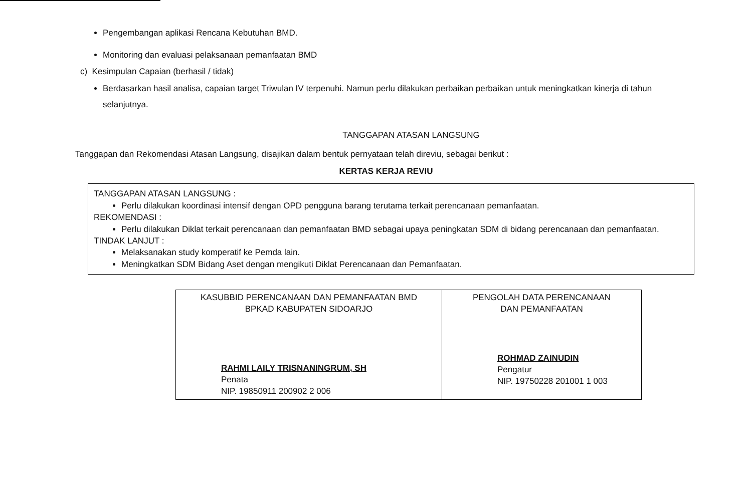Pengembangan aplikasi Rencana Kebutuhan BMD.
Monitoring dan evaluasi pelaksanaan pemanfaatan BMD
c) Kesimpulan Capaian (berhasil / tidak)
Berdasarkan hasil analisa, capaian target Triwulan IV terpenuhi. Namun perlu dilakukan perbaikan perbaikan untuk meningkatkan kinerja di tahun selanjutnya.
TANGGAPAN ATASAN LANGSUNG
Tanggapan dan Rekomendasi Atasan Langsung, disajikan dalam bentuk pernyataan telah direviu, sebagai berikut :
KERTAS KERJA REVIU
TANGGAPAN ATASAN LANGSUNG :
Perlu dilakukan koordinasi intensif dengan OPD pengguna barang terutama terkait perencanaan pemanfaatan.
REKOMENDASI :
Perlu dilakukan Diklat terkait perencanaan dan pemanfaatan BMD sebagai upaya peningkatan SDM di bidang perencanaan dan pemanfaatan.
TINDAK LANJUT :
Melaksanakan study komperatif ke Pemda lain.
Meningkatkan SDM Bidang Aset dengan mengikuti Diklat Perencanaan dan Pemanfaatan.
| KASUBBID PERENCANAAN DAN PEMANFAATAN BMD BPKAD KABUPATEN SIDOARJO RAHMI LAILY TRISNANINGRUM, SH Penata NIP. 19850911 200902 2 006 | PENGOLAH DATA PERENCANAAN DAN PEMANFAATAN ROHMAD ZAINUDIN Pengatur NIP. 19750228 201001 1 003 |